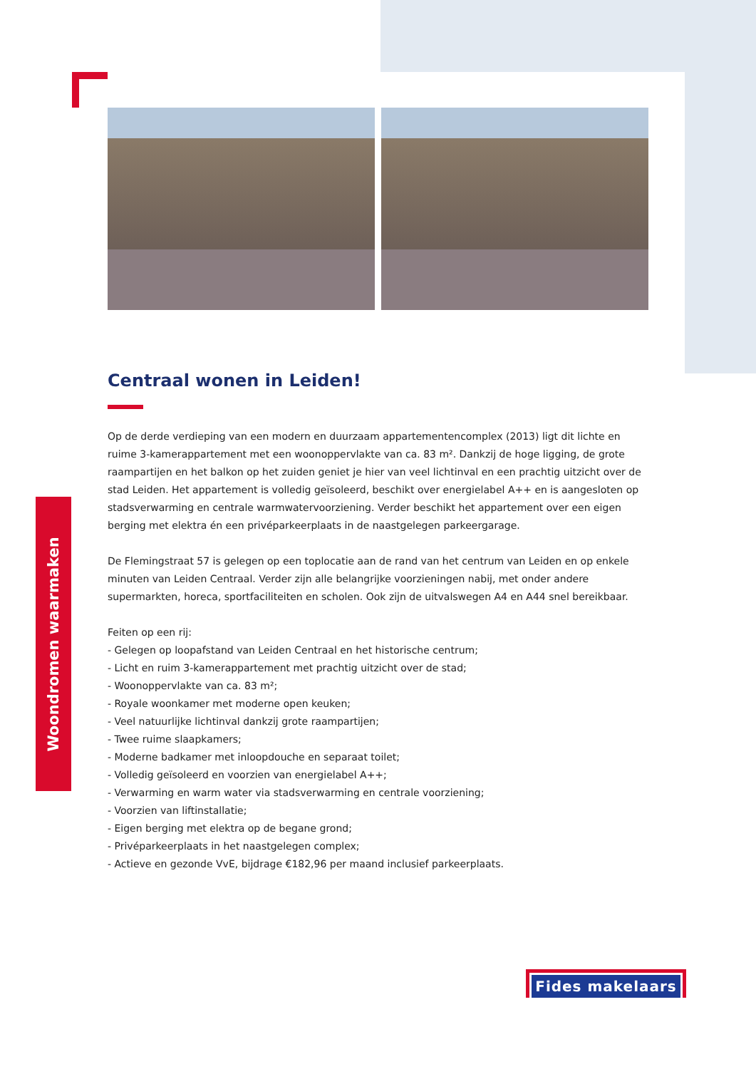Centraal wonen in Leiden!
Op de derde verdieping van een modern en duurzaam appartementencomplex (2013) ligt dit lichte en ruime 3-kamerappartement met een woonoppervlakte van ca. 83 m². Dankzij de hoge ligging, de grote raampartijen en het balkon op het zuiden geniet je hier van veel lichtinval en een prachtig uitzicht over de stad Leiden. Het appartement is volledig geïsoleerd, beschikt over energielabel A++ en is aangesloten op stadsverwarming en centrale warmwatervoorziening. Verder beschikt het appartement over een eigen berging met elektra én een privéparkeerplaats in de naastgelegen parkeergarage.
De Flemingstraat 57 is gelegen op een toplocatie aan de rand van het centrum van Leiden en op enkele minuten van Leiden Centraal. Verder zijn alle belangrijke voorzieningen nabij, met onder andere supermarkten, horeca, sportfaciliteiten en scholen. Ook zijn de uitvalswegen A4 en A44 snel bereikbaar.
Feiten op een rij:
- Gelegen op loopafstand van Leiden Centraal en het historische centrum;
- Licht en ruim 3-kamerappartement met prachtig uitzicht over de stad;
- Woonoppervlakte van ca. 83 m²;
- Royale woonkamer met moderne open keuken;
- Veel natuurlijke lichtinval dankzij grote raampartijen;
- Twee ruime slaapkamers;
- Moderne badkamer met inloopdouche en separaat toilet;
- Volledig geïsoleerd en voorzien van energielabel A++;
- Verwarming en warm water via stadsverwarming en centrale voorziening;
- Voorzien van liftinstallatie;
- Eigen berging met elektra op de begane grond;
- Privéparkeerplaats in het naastgelegen complex;
- Actieve en gezonde VvE, bijdrage €182,96 per maand inclusief parkeerplaats.
Woondromen waarmaken
Fides makelaars